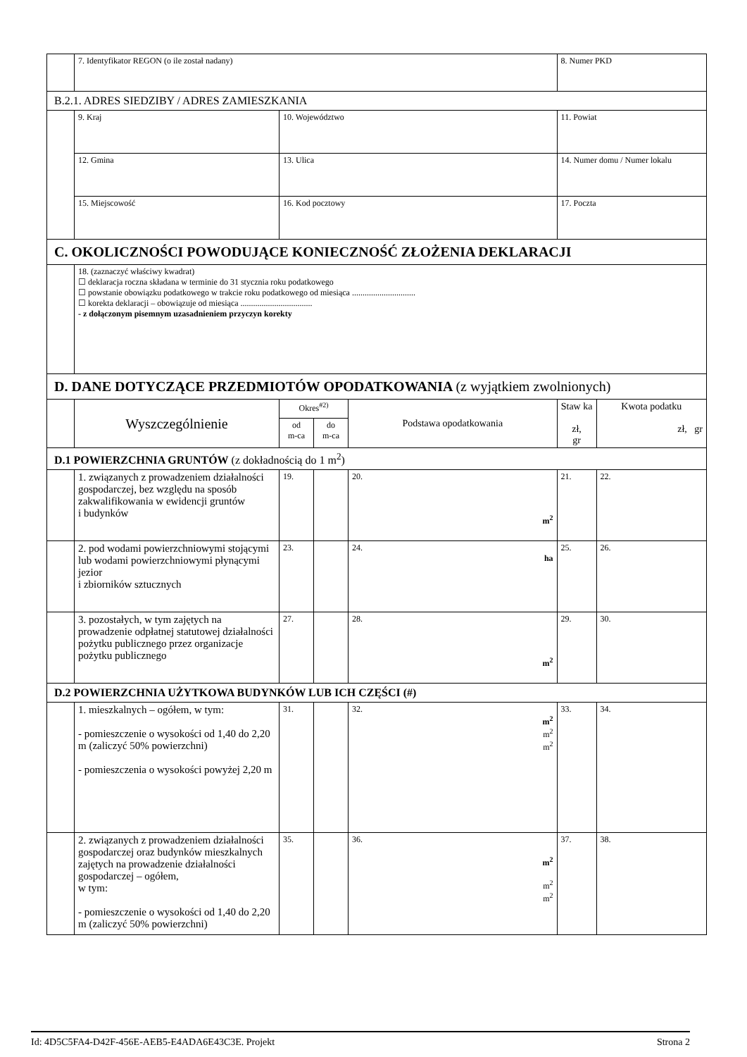| | 7. Identyfikator REGON (o ile został nadany) | | | | 8. Numer PKD | |
| B.2.1. ADRES SIEDZIBY / ADRES ZAMIESZKANIA | | | | | | |
| | 9. Kraj | 10. Województwo | | | 11. Powiat | |
| | 12. Gmina | 13. Ulica | | | 14. Numer domu / Numer lokalu | |
| | 15. Miejscowość | 16. Kod pocztowy | | | 17. Poczta | |
| C. OKOLICZNOŚCI POWODUJĄCE KONIECZNOŚĆ ZŁOŻENIA DEKLARACJI | | | | | | |
| | 18. (zaznaczyć właściwy kwadrat) ☐ deklaracja roczna składana w terminie do 31 stycznia roku podatkowego ☐ powstanie obowiązku podatkowego w trakcie roku podatkowego od miesiąca .............................. ☐ korekta deklaracji – obowiązuje od miesiąca .................................. - z dołączonym pisemnym uzasadnieniem przyczyn korekty | | | | | |
| D. DANE DOTYCZĄCE PRZEDMIOTÓW OPODATKOWANIA (z wyjątkiem zwolnionych) | | | | | | |
| | Wyszczególnienie | Okres<sup>#2)</sup> | | Podstawa opodatkowania | Staw ka zł, gr | Kwota podatku zł, gr |
| | | od m-ca | do m-ca | | | |
| D.1 POWIERZCHNIA GRUNTÓW (z dokładnością do 1 m<sup>2</sup>) | | | | | | |
| | 1. związanych z prowadzeniem działalności gospodarczej, bez względu na sposób zakwalifikowania w ewidencji gruntów i budynków | 19. | | 20. m<sup>2</sup> | 21. | 22. |
| | 2. pod wodami powierzchniowymi stojącymi lub wodami powierzchniowymi płynącymi jezior i zbiorników sztucznych | 23. | | 24. ha | 25. | 26. |
| | 3. pozostałych, w tym zajętych na prowadzenie odpłatnej statutowej działalności pożytku publicznego przez organizacje pożytku publicznego | 27. | | 28. m<sup>2</sup> | 29. | 30. |
| D.2 POWIERZCHNIA UŻYTKOWA BUDYNKÓW LUB ICH CZĘŚCI (#) | | | | | | |
| | 1. mieszkalnych – ogółem, w tym: - pomieszczenie o wysokości od 1,40 do 2,20 m (zaliczyć 50% powierzchni) - pomieszczenia o wysokości powyżej 2,20 m | 31. | | 32. m<sup>2</sup> m<sup>2</sup> m<sup>2</sup> | 33. | 34. |
| | 2. związanych z prowadzeniem działalności gospodarczej oraz budynków mieszkalnych zajętych na prowadzenie działalności gospodarczej – ogółem, w tym: - pomieszczenie o wysokości od 1,40 do 2,20 m (zaliczyć 50% powierzchni) | 35. | | 36. m<sup>2</sup> m<sup>2</sup> m<sup>2</sup> | 37. | 38. |
Id: 4D5C5FA4-D42F-456E-AEB5-E4ADA6E43C3E. Projekt Strona 2